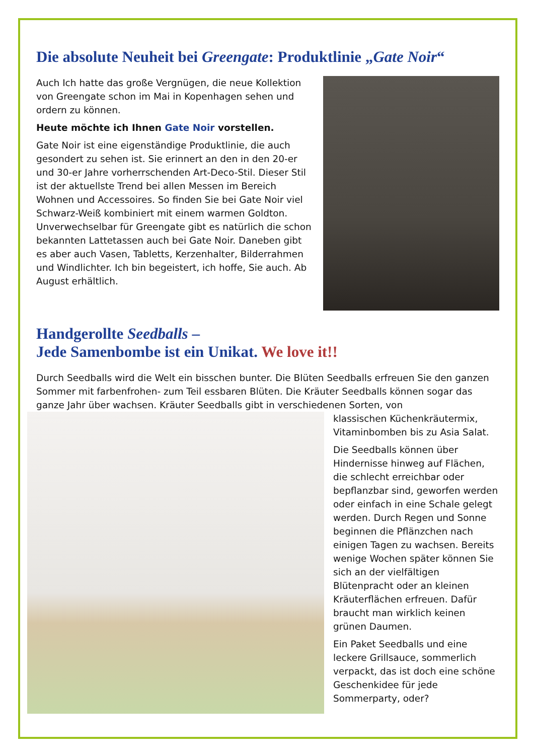Die absolute Neuheit bei Greengate: Produktlinie „Gate Noir“
Auch Ich hatte das große Vergnügen, die neue Kollektion von Greengate schon im Mai in Kopenhagen sehen und ordern zu können.
Heute möchte ich Ihnen Gate Noir vorstellen.
Gate Noir ist eine eigenständige Produktlinie, die auch gesondert zu sehen ist. Sie erinnert an den in den 20-er und 30-er Jahre vorherrschenden Art-Deco-Stil. Dieser Stil ist der aktuellste Trend bei allen Messen im Bereich Wohnen und Accessoires. So finden Sie bei Gate Noir viel Schwarz-Weiß kombiniert mit einem warmen Goldton. Unverwechselbar für Greengate gibt es natürlich die schon bekannten Lattetassen auch bei Gate Noir. Daneben gibt es aber auch Vasen, Tabletts, Kerzenhalter, Bilderrahmen und Windlichter. Ich bin begeistert, ich hoffe, Sie auch. Ab August erhältlich.
Handgerollte Seedballs –
Jede Samenbombe ist ein Unikat. We love it!!
Durch Seedballs wird die Welt ein bisschen bunter. Die Blüten Seedballs erfreuen Sie den ganzen Sommer mit farbenfrohen- zum Teil essbaren Blüten. Die Kräuter Seedballs können sogar das ganze Jahr über wachsen. Kräuter Seedballs gibt in verschiedenen Sorten, von
klassischen Küchenkräutermix, Vitaminbomben bis zu Asia Salat.
Die Seedballs können über Hindernisse hinweg auf Flächen, die schlecht erreichbar oder bepflanzbar sind, geworfen werden oder einfach in eine Schale gelegt werden. Durch Regen und Sonne beginnen die Pflänzchen nach einigen Tagen zu wachsen. Bereits wenige Wochen später können Sie sich an der vielfältigen Blütenpracht oder an kleinen Kräuterflächen erfreuen. Dafür braucht man wirklich keinen grünen Daumen.
Ein Paket Seedballs und eine leckere Grillsauce, sommerlich verpackt, das ist doch eine schöne Geschenkidee für jede Sommerparty, oder?